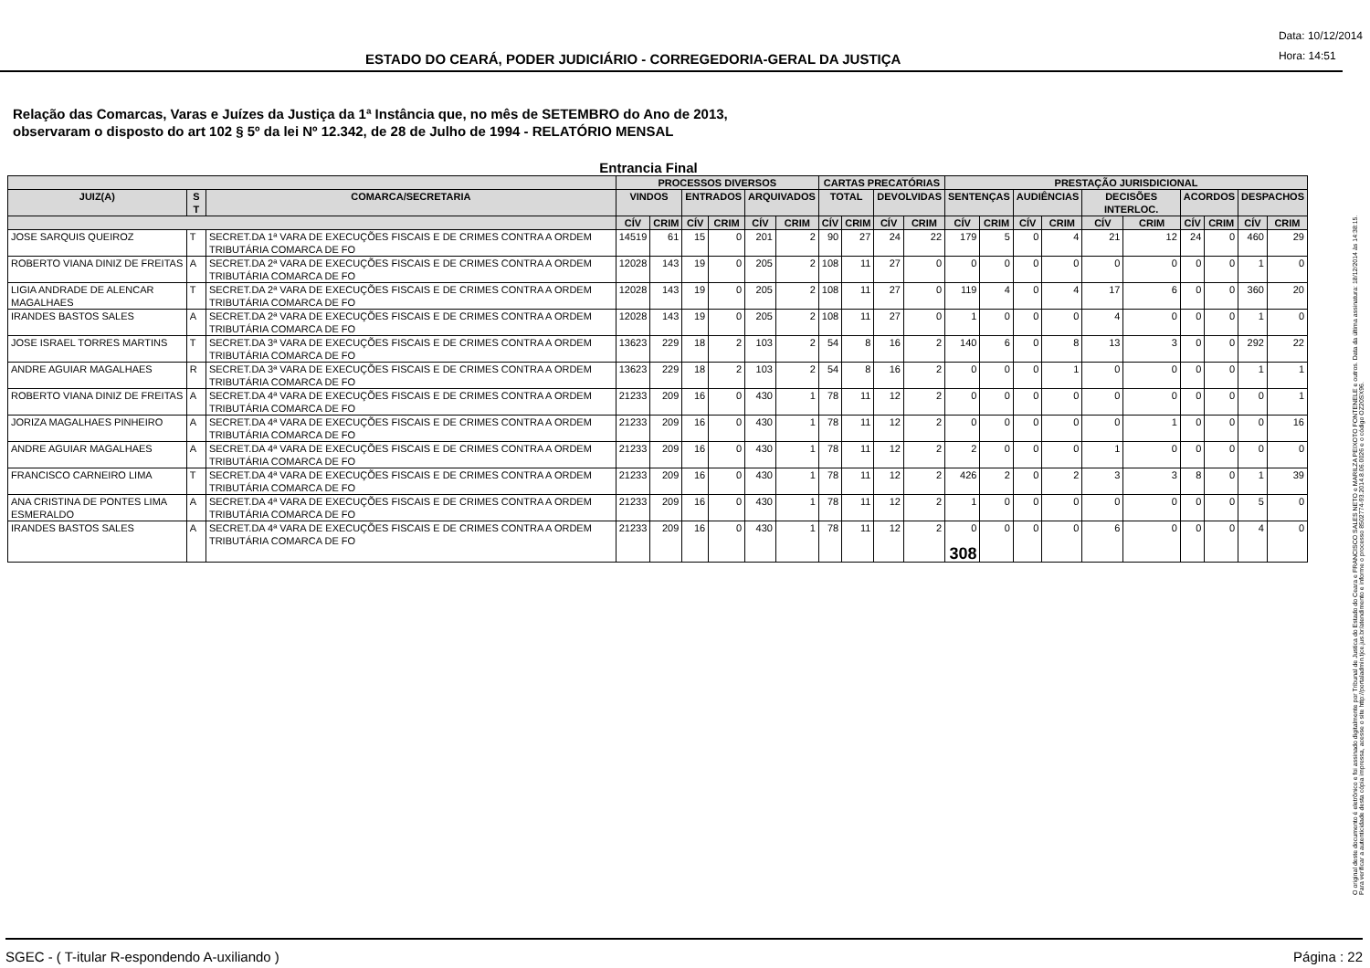ESTADO DO CEARÁ, PODER JUDICIÁRIO - CORREGEDORIA-GERAL DA JUSTIÇA
Data: 10/12/2014
Hora: 14:51
Relação das Comarcas, Varas e Juízes da Justiça da 1ª Instância que, no mês de SETEMBRO do Ano de 2013,
observaram o disposto do art 102 § 5º da lei Nº 12.342, de 28 de Julho de 1994 - RELATÓRIO MENSAL
Entrancia Final
| | | | PROCESSOS DIVERSOS | | | | | | CARTAS PRECATÓRIAS | | | | PRESTAÇÃO JURISDICIONAL | | | | | | | | | |
| --- | --- | --- | --- | --- | --- | --- | --- | --- | --- | --- | --- | --- | --- | --- | --- | --- | --- | --- | --- | --- | --- | --- |
| JUIZ(A) | S T | COMARCA/SECRETARIA | VINDOS | | ENTRADOS | | ARQUIVADOS | | TOTAL | | DEVOLVIDAS | | SENTENÇAS | | AUDIÊNCIAS | | DECISÕES INTERLOC. | | ACORDOS | | DESPACHOS | |
| | | | CÍV | CRIM | CÍV | CRIM | CÍV | CRIM | CÍV | CRIM | CÍV | CRIM | CÍV | CRIM | CÍV | CRIM | CÍV | CRIM | CÍV | CRIM | CÍV | CRIM |
| JOSE SARQUIS QUEIROZ | T | SECRET.DA 1ª VARA DE EXECUÇÕES FISCAIS E DE CRIMES CONTRA A ORDEM TRIBUTÁRIA COMARCA DE FO | 14519 | 61 | 15 | 0 | 201 | 2 | 90 | 27 | 24 | 22 | 179 | 5 | 0 | 4 | 21 | 12 | 24 | 0 | 460 | 29 |
| ROBERTO VIANA DINIZ DE FREITAS | A | SECRET.DA 2ª VARA DE EXECUÇÕES FISCAIS E DE CRIMES CONTRA A ORDEM TRIBUTÁRIA COMARCA DE FO | 12028 | 143 | 19 | 0 | 205 | 2 | 108 | 11 | 27 | 0 | 0 | 0 | 0 | 0 | 0 | 0 | 0 | 0 | 1 | 0 |
| LIGIA ANDRADE DE ALENCAR MAGALHAES | T | SECRET.DA 2ª VARA DE EXECUÇÕES FISCAIS E DE CRIMES CONTRA A ORDEM TRIBUTÁRIA COMARCA DE FO | 12028 | 143 | 19 | 0 | 205 | 2 | 108 | 11 | 27 | 0 | 119 | 4 | 0 | 4 | 17 | 6 | 0 | 0 | 360 | 20 |
| IRANDES BASTOS SALES | A | SECRET.DA 2ª VARA DE EXECUÇÕES FISCAIS E DE CRIMES CONTRA A ORDEM TRIBUTÁRIA COMARCA DE FO | 12028 | 143 | 19 | 0 | 205 | 2 | 108 | 11 | 27 | 0 | 1 | 0 | 0 | 0 | 4 | 0 | 0 | 0 | 1 | 0 |
| JOSE ISRAEL TORRES MARTINS | T | SECRET.DA 3ª VARA DE EXECUÇÕES FISCAIS E DE CRIMES CONTRA A ORDEM TRIBUTÁRIA COMARCA DE FO | 13623 | 229 | 18 | 2 | 103 | 2 | 54 | 8 | 16 | 2 | 140 | 6 | 0 | 8 | 13 | 3 | 0 | 0 | 292 | 22 |
| ANDRE AGUIAR MAGALHAES | R | SECRET.DA 3ª VARA DE EXECUÇÕES FISCAIS E DE CRIMES CONTRA A ORDEM TRIBUTÁRIA COMARCA DE FO | 13623 | 229 | 18 | 2 | 103 | 2 | 54 | 8 | 16 | 2 | 0 | 0 | 0 | 1 | 0 | 0 | 0 | 0 | 1 | 1 |
| ROBERTO VIANA DINIZ DE FREITAS | A | SECRET.DA 4ª VARA DE EXECUÇÕES FISCAIS E DE CRIMES CONTRA A ORDEM TRIBUTÁRIA COMARCA DE FO | 21233 | 209 | 16 | 0 | 430 | 1 | 78 | 11 | 12 | 2 | 0 | 0 | 0 | 0 | 0 | 0 | 0 | 0 | 0 | 1 |
| JORIZA MAGALHAES PINHEIRO | A | SECRET.DA 4ª VARA DE EXECUÇÕES FISCAIS E DE CRIMES CONTRA A ORDEM TRIBUTÁRIA COMARCA DE FO | 21233 | 209 | 16 | 0 | 430 | 1 | 78 | 11 | 12 | 2 | 0 | 0 | 0 | 0 | 0 | 1 | 0 | 0 | 0 | 16 |
| ANDRE AGUIAR MAGALHAES | A | SECRET.DA 4ª VARA DE EXECUÇÕES FISCAIS E DE CRIMES CONTRA A ORDEM TRIBUTÁRIA COMARCA DE FO | 21233 | 209 | 16 | 0 | 430 | 1 | 78 | 11 | 12 | 2 | 2 | 0 | 0 | 0 | 1 | 0 | 0 | 0 | 0 | 0 |
| FRANCISCO CARNEIRO LIMA | T | SECRET.DA 4ª VARA DE EXECUÇÕES FISCAIS E DE CRIMES CONTRA A ORDEM TRIBUTÁRIA COMARCA DE FO | 21233 | 209 | 16 | 0 | 430 | 1 | 78 | 11 | 12 | 2 | 426 | 2 | 0 | 2 | 3 | 3 | 8 | 0 | 1 | 39 |
| ANA CRISTINA DE PONTES LIMA ESMERALDO | A | SECRET.DA 4ª VARA DE EXECUÇÕES FISCAIS E DE CRIMES CONTRA A ORDEM TRIBUTÁRIA COMARCA DE FO | 21233 | 209 | 16 | 0 | 430 | 1 | 78 | 11 | 12 | 2 | 1 | 0 | 0 | 0 | 0 | 0 | 0 | 0 | 5 | 0 |
| IRANDES BASTOS SALES | A | SECRET.DA 4ª VARA DE EXECUÇÕES FISCAIS E DE CRIMES CONTRA A ORDEM TRIBUTÁRIA COMARCA DE FO | 21233 | 209 | 16 | 0 | 430 | 1 | 78 | 11 | 12 | 2 | 0 308 | 0 | 0 | 0 | 6 | 0 | 0 | 0 | 4 | 0 |
O original deste documento é eletrônico e foi assinado digitalmente por Tribunal de Justica do Estado do Ceara e FRANCISCO SALES NETO e MARILZA PEIXOTO FONTENELE e outros. Data da última assinatura: 18/12/2014 às 14:38:15.
Para verificar a autenticidade desta cópia impressa, acesse o site http://portaladmin.tjce.jus.br/atendimento e informe o processo 8502774-93.2014.8.06.0026 e o código OZ20SX96.
SGEC - ( T-itular R-espondendo A-uxiliando ) Página : 22